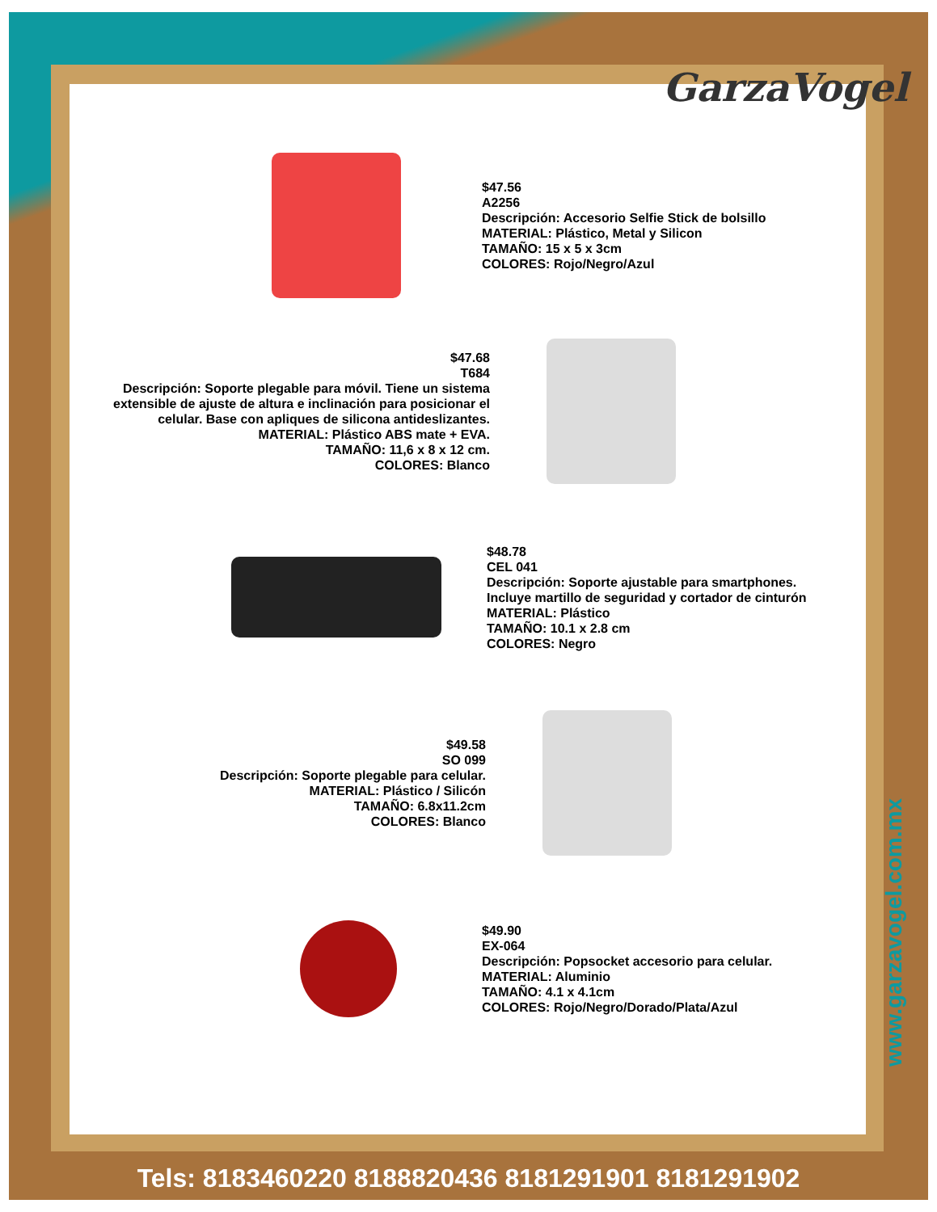GarzaVogel
$47.56
A2256
Descripción: Accesorio Selfie Stick de bolsillo
MATERIAL: Plástico, Metal y Silicon
TAMAÑO: 15 x 5 x 3cm
COLORES: Rojo/Negro/Azul
$47.68
T684
Descripción: Soporte plegable para móvil. Tiene un sistema extensible de ajuste de altura e inclinación para posicionar el celular. Base con apliques de silicona antideslizantes.
MATERIAL: Plástico ABS mate + EVA.
TAMAÑO: 11,6 x 8 x 12 cm.
COLORES: Blanco
$48.78
CEL 041
Descripción: Soporte ajustable para smartphones.
Incluye martillo de seguridad y cortador de cinturón
MATERIAL: Plástico
TAMAÑO: 10.1 x 2.8 cm
COLORES: Negro
$49.58
SO 099
Descripción: Soporte plegable para celular.
MATERIAL: Plástico / Silicón
TAMAÑO: 6.8x11.2cm
COLORES: Blanco
$49.90
EX-064
Descripción: Popsocket accesorio para celular.
MATERIAL: Aluminio
TAMAÑO: 4.1 x 4.1cm
COLORES: Rojo/Negro/Dorado/Plata/Azul
www.garzavogel.com.mx
Tels: 8183460220 8188820436 8181291901 8181291902